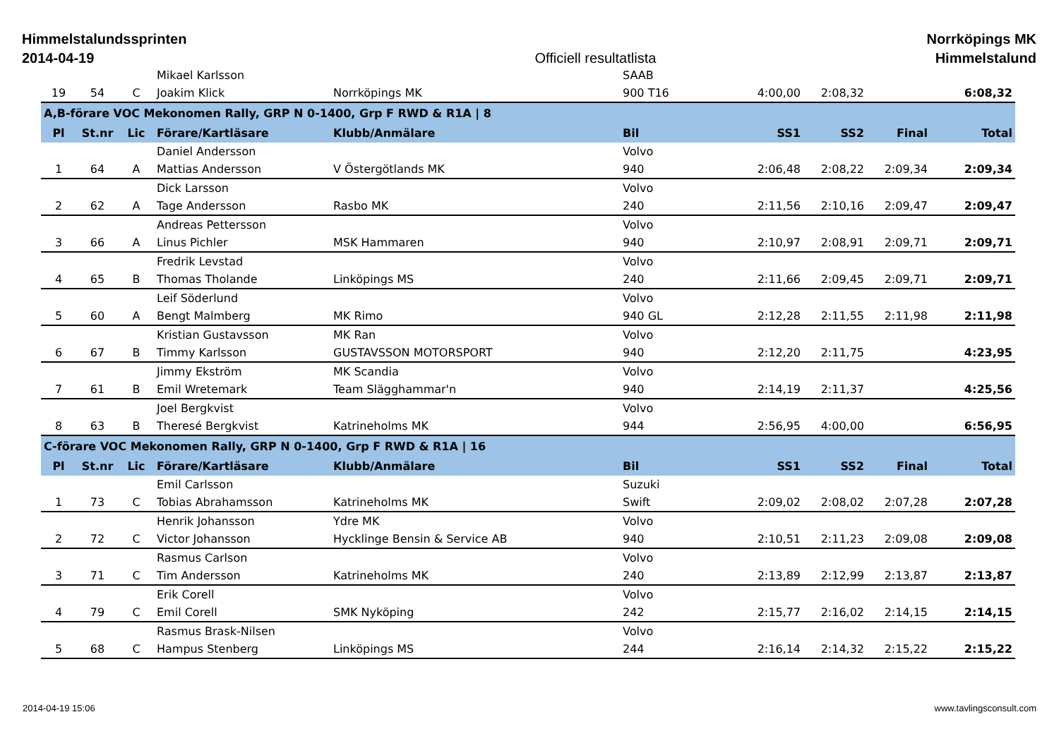Himmelstalundssprinten
2014-04-19
Officiell resultatlista
Norrköpings MK
Himmelstalund
| | | | Mikael Karlsson | | SAAB | | | | |
| 19 | 54 | C | Joakim Klick | Norrköpings MK | 900 T16 | 4:00,00 | 2:08,32 | | 6:08,32 |
| A,B-förare VOC Mekonomen Rally, GRP N 0-1400, Grp F RWD & R1A / 8 | | | | | | | | | |
| Pl | St.nr | Lic | Förare/Kartläsare | Klubb/Anmälare | Bil | SS1 | SS2 | Final | Total |
| | | | Daniel Andersson | | Volvo | | | | |
| 1 | 64 | A | Mattias Andersson | V Östergötlands MK | 940 | 2:06,48 | 2:08,22 | 2:09,34 | 2:09,34 |
| | | | Dick Larsson | | Volvo | | | | |
| 2 | 62 | A | Tage Andersson | Rasbo MK | 240 | 2:11,56 | 2:10,16 | 2:09,47 | 2:09,47 |
| | | | Andreas Pettersson | | Volvo | | | | |
| 3 | 66 | A | Linus Pichler | MSK Hammaren | 940 | 2:10,97 | 2:08,91 | 2:09,71 | 2:09,71 |
| | | | Fredrik Levstad | | Volvo | | | | |
| 4 | 65 | B | Thomas Tholande | Linköpings MS | 240 | 2:11,66 | 2:09,45 | 2:09,71 | 2:09,71 |
| | | | Leif Söderlund | | Volvo | | | | |
| 5 | 60 | A | Bengt Malmberg | MK Rimo | 940 GL | 2:12,28 | 2:11,55 | 2:11,98 | 2:11,98 |
| | | | Kristian Gustavsson | MK Ran | Volvo | | | | |
| 6 | 67 | B | Timmy Karlsson | GUSTAVSSON MOTORSPORT | 940 | 2:12,20 | 2:11,75 | | 4:23,95 |
| | | | Jimmy Ekström | MK Scandia | Volvo | | | | |
| 7 | 61 | B | Emil Wretemark | Team Slägghammar'n | 940 | 2:14,19 | 2:11,37 | | 4:25,56 |
| | | | Joel Bergkvist | | Volvo | | | | |
| 8 | 63 | B | Theresé Bergkvist | Katrineholms MK | 944 | 2:56,95 | 4:00,00 | | 6:56,95 |
| C-förare VOC Mekonomen Rally, GRP N 0-1400, Grp F RWD & R1A / 16 | | | | | | | | | |
| Pl | St.nr | Lic | Förare/Kartläsare | Klubb/Anmälare | Bil | SS1 | SS2 | Final | Total |
| | | | Emil Carlsson | | Suzuki | | | | |
| 1 | 73 | C | Tobias Abrahamsson | Katrineholms MK | Swift | 2:09,02 | 2:08,02 | 2:07,28 | 2:07,28 |
| | | | Henrik Johansson | Ydre MK | Volvo | | | | |
| 2 | 72 | C | Victor Johansson | Hycklinge Bensin & Service AB | 940 | 2:10,51 | 2:11,23 | 2:09,08 | 2:09,08 |
| | | | Rasmus Carlson | | Volvo | | | | |
| 3 | 71 | C | Tim Andersson | Katrineholms MK | 240 | 2:13,89 | 2:12,99 | 2:13,87 | 2:13,87 |
| | | | Erik Corell | | Volvo | | | | |
| 4 | 79 | C | Emil Corell | SMK Nyköping | 242 | 2:15,77 | 2:16,02 | 2:14,15 | 2:14,15 |
| | | | Rasmus Brask-Nilsen | | Volvo | | | | |
| 5 | 68 | C | Hampus Stenberg | Linköpings MS | 244 | 2:16,14 | 2:14,32 | 2:15,22 | 2:15,22 |
2014-04-19 15:06 www.tavlingsconsult.com